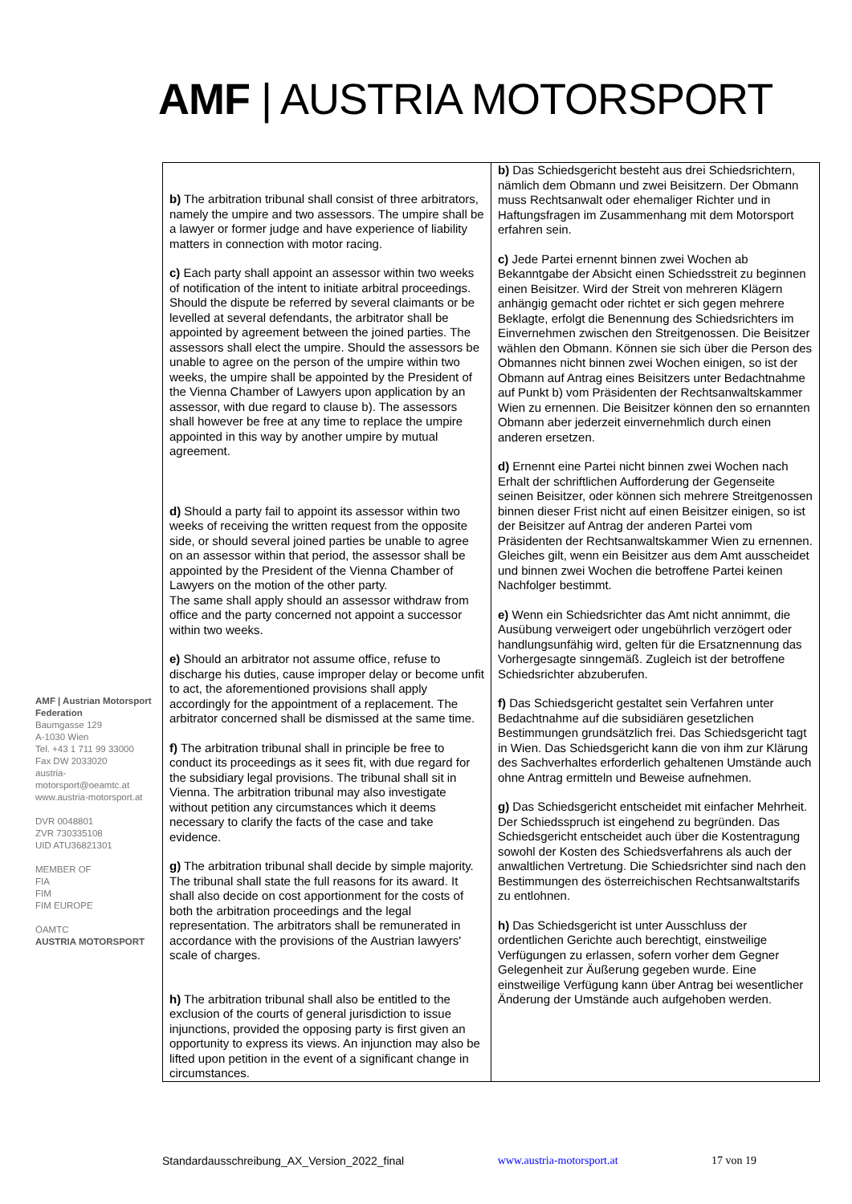AMF | AUSTRIA MOTORSPORT
AMF | Austrian Motorsport Federation
Baumgasse 129
A-1030 Wien
Tel. +43 1 711 99 33000
Fax DW 2033020
austria-motorsport@oeamtc.at
www.austria-motorsport.at
DVR 0048801
ZVR 730335108
UID ATU36821301
MEMBER OF
FIA
FIM
FIM EUROPE
ÖAMTC
AUSTRIA MOTORSPORT
| b) The arbitration tribunal shall consist of three arbitrators, namely the umpire and two assessors. The umpire shall be a lawyer or former judge and have experience of liability matters in connection with motor racing. c) Each party shall appoint an assessor within two weeks of notification of the intent to initiate arbitral proceedings. Should the dispute be referred by several claimants or be levelled at several defendants, the arbitrator shall be appointed by agreement between the joined parties. The assessors shall elect the umpire. Should the assessors be unable to agree on the person of the umpire within two weeks, the umpire shall be appointed by the President of the Vienna Chamber of Lawyers upon application by an assessor, with due regard to clause b). The assessors shall however be free at any time to replace the umpire appointed in this way by another umpire by mutual agreement. d) Should a party fail to appoint its assessor within two weeks of receiving the written request from the opposite side, or should several joined parties be unable to agree on an assessor within that period, the assessor shall be appointed by the President of the Vienna Chamber of Lawyers on the motion of the other party. The same shall apply should an assessor withdraw from office and the party concerned not appoint a successor within two weeks. e) Should an arbitrator not assume office, refuse to discharge his duties, cause improper delay or become unfit to act, the aforementioned provisions shall apply accordingly for the appointment of a replacement. The arbitrator concerned shall be dismissed at the same time. f) The arbitration tribunal shall in principle be free to conduct its proceedings as it sees fit, with due regard for the subsidiary legal provisions. The tribunal shall sit in Vienna. The arbitration tribunal may also investigate without petition any circumstances which it deems necessary to clarify the facts of the case and take evidence. g) The arbitration tribunal shall decide by simple majority. The tribunal shall state the full reasons for its award. It shall also decide on cost apportionment for the costs of both the arbitration proceedings and the legal representation. The arbitrators shall be remunerated in accordance with the provisions of the Austrian lawyers' scale of charges. h) The arbitration tribunal shall also be entitled to the exclusion of the courts of general jurisdiction to issue injunctions, provided the opposing party is first given an opportunity to express its views. An injunction may also be lifted upon petition in the event of a significant change in circumstances. | b) Das Schiedsgericht besteht aus drei Schiedsrichtern, nämlich dem Obmann und zwei Beisitzern. Der Obmann muss Rechtsanwalt oder ehemaliger Richter und in Haftungsfragen im Zusammenhang mit dem Motorsport erfahren sein. c) Jede Partei ernennt binnen zwei Wochen ab Bekanntgabe der Absicht einen Schiedsstreit zu beginnen einen Beisitzer. Wird der Streit von mehreren Klägern anhängig gemacht oder richtet er sich gegen mehrere Beklagte, erfolgt die Benennung des Schiedsrichters im Einvernehmen zwischen den Streitgenossen. Die Beisitzer wählen den Obmann. Können sie sich über die Person des Obmannes nicht binnen zwei Wochen einigen, so ist der Obmann auf Antrag eines Beisitzers unter Bedachtnahme auf Punkt b) vom Präsidenten der Rechtsanwaltskammer Wien zu ernennen. Die Beisitzer können den so ernannten Obmann aber jederzeit einvernehmlich durch einen anderen ersetzen. d) Ernennt eine Partei nicht binnen zwei Wochen nach Erhalt der schriftlichen Aufforderung der Gegenseite seinen Beisitzer, oder können sich mehrere Streitgenossen binnen dieser Frist nicht auf einen Beisitzer einigen, so ist der Beisitzer auf Antrag der anderen Partei vom Präsidenten der Rechtsanwaltskammer Wien zu ernennen. Gleiches gilt, wenn ein Beisitzer aus dem Amt ausscheidet und binnen zwei Wochen die betroffene Partei keinen Nachfolger bestimmt. e) Wenn ein Schiedsrichter das Amt nicht annimmt, die Ausübung verweigert oder ungebührlich verzögert oder handlungsunfähig wird, gelten für die Ersatznennung das Vorhergesagte sinngemäß. Zugleich ist der betroffene Schiedsrichter abzuberufen. f) Das Schiedsgericht gestaltet sein Verfahren unter Bedachtnahme auf die subsidiären gesetzlichen Bestimmungen grundsätzlich frei. Das Schiedsgericht tagt in Wien. Das Schiedsgericht kann die von ihm zur Klärung des Sachverhaltes erforderlich gehaltenen Umstände auch ohne Antrag ermitteln und Beweise aufnehmen. g) Das Schiedsgericht entscheidet mit einfacher Mehrheit. Der Schiedsspruch ist eingehend zu begründen. Das Schiedsgericht entscheidet auch über die Kostentragung sowohl der Kosten des Schiedsverfahrens als auch der anwaltlichen Vertretung. Die Schiedsrichter sind nach den Bestimmungen des österreichischen Rechtsanwaltstarifs zu entlohnen. h) Das Schiedsgericht ist unter Ausschluss der ordentlichen Gerichte auch berechtigt, einstweilige Verfügungen zu erlassen, sofern vorher dem Gegner Gelegenheit zur Äußerung gegeben wurde. Eine einstweilige Verfügung kann über Antrag bei wesentlicher Änderung der Umstände auch aufgehoben werden. |
Standardausschreibung_AX_Version_2022_final www.austria-motorsport.at 17 von 19